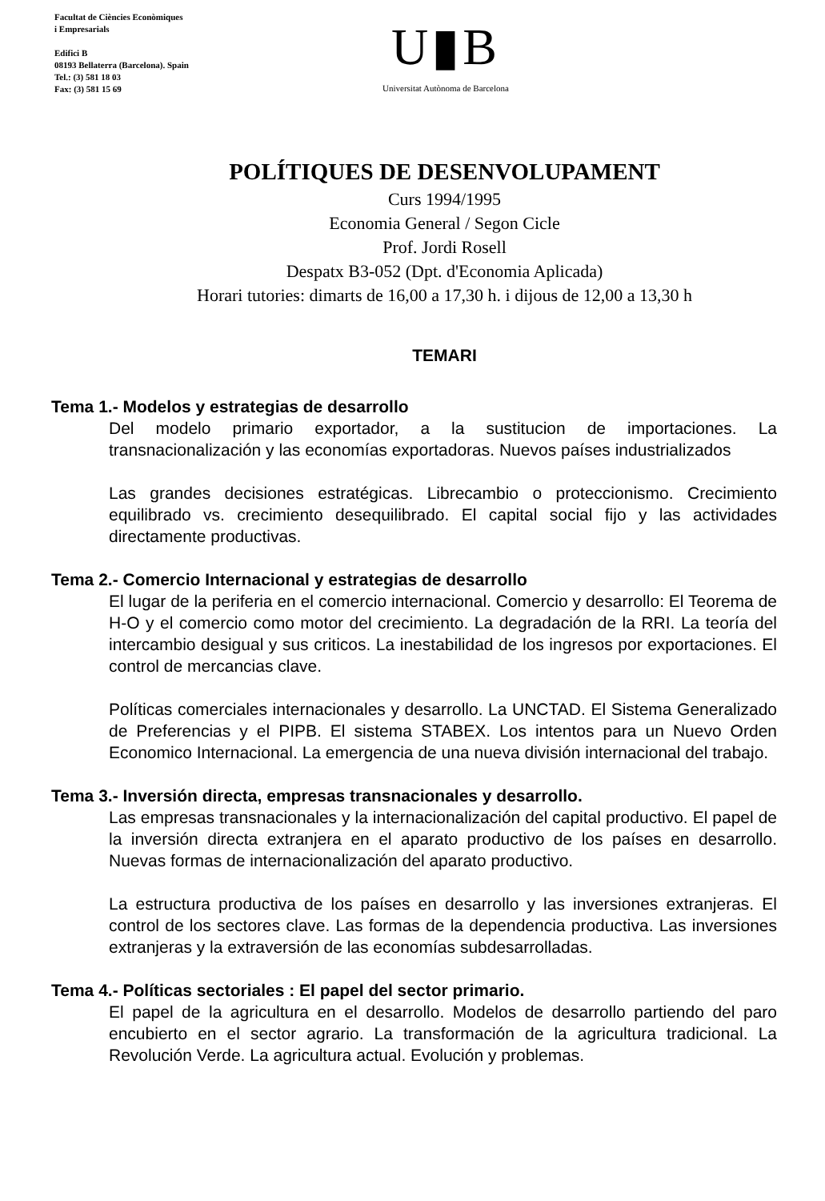Facultat de Ciències Econòmiques
i Empresarials
Edifici B
08193 Bellaterra (Barcelona). Spain
Tel.: (3) 581 18 03
Fax: (3) 581 15 69
U▮B
Universitat Autònoma de Barcelona
POLÍTIQUES DE DESENVOLUPAMENT
Curs 1994/1995
Economia General / Segon Cicle
Prof. Jordi Rosell
Despatx B3-052 (Dpt. d'Economia Aplicada)
Horari tutories: dimarts de 16,00 a 17,30 h. i dijous de 12,00 a 13,30 h
TEMARI
Tema 1.- Modelos y estrategias de desarrollo
Del modelo primario exportador, a la sustitucion de importaciones. La transnacionalización y las economías exportadoras. Nuevos países industrializados
Las grandes decisiones estratégicas. Librecambio o proteccionismo. Crecimiento equilibrado vs. crecimiento desequilibrado. El capital social fijo y las actividades directamente productivas.
Tema 2.- Comercio Internacional y estrategias de desarrollo
El lugar de la periferia en el comercio internacional. Comercio y desarrollo: El Teorema de H-O y el comercio como motor del crecimiento. La degradación de la RRI. La teoría del intercambio desigual y sus criticos. La inestabilidad de los ingresos por exportaciones. El control de mercancias clave.
Políticas comerciales internacionales y desarrollo. La UNCTAD. El Sistema Generalizado de Preferencias y el PIPB. El sistema STABEX. Los intentos para un Nuevo Orden Economico Internacional. La emergencia de una nueva división internacional del trabajo.
Tema 3.- Inversión directa, empresas transnacionales y desarrollo.
Las empresas transnacionales y la internacionalización del capital productivo. El papel de la inversión directa extranjera en el aparato productivo de los países en desarrollo. Nuevas formas de internacionalización del aparato productivo.
La estructura productiva de los países en desarrollo y las inversiones extranjeras. El control de los sectores clave. Las formas de la dependencia productiva. Las inversiones extranjeras y la extraversión de las economías subdesarrolladas.
Tema 4.- Políticas sectoriales : El papel del sector primario.
El papel de la agricultura en el desarrollo. Modelos de desarrollo partiendo del paro encubierto en el sector agrario. La transformación de la agricultura tradicional. La Revolución Verde. La agricultura actual. Evolución y problemas.